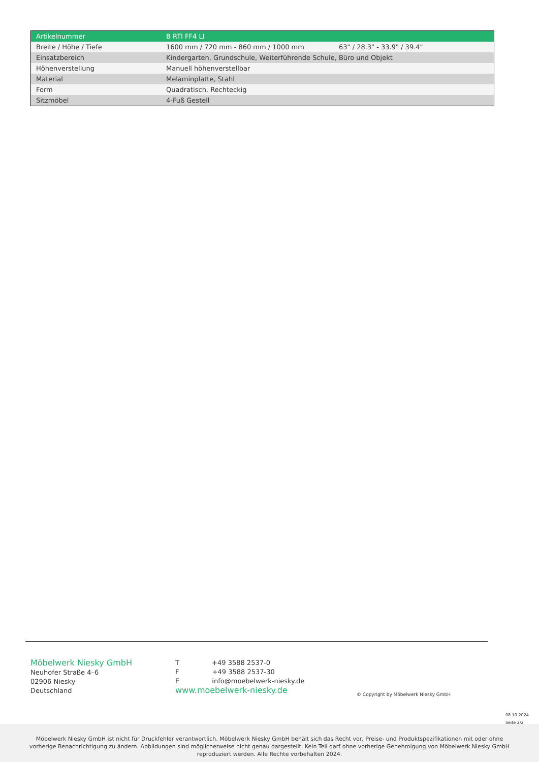| Artikelnummer | B RTI FF4 LI | |
| Breite / Höhe / Tiefe | 1600 mm / 720 mm - 860 mm / 1000 mm | 63" / 28.3" - 33.9" / 39.4" |
| Einsatzbereich | Kindergarten, Grundschule, Weiterführende Schule, Büro und Objekt | |
| Höhenverstellung | Manuell höhenverstellbar | |
| Material | Melaminplatte, Stahl | |
| Form | Quadratisch, Rechteckig | |
| Sitzmöbel | 4-Fuß Gestell | |
Möbelwerk Niesky GmbH
Neuhofer Straße 4–6
02906 Niesky
Deutschland
T +49 3588 2537-0
F +49 3588 2537-30
E info@moebelwerk-niesky.de
www.moebelwerk-niesky.de
© Copyright by Möbelwerk Niesky GmbH
08.10.2024
Seite 2/2
Möbelwerk Niesky GmbH ist nicht für Druckfehler verantwortlich. Möbelwerk Niesky GmbH behält sich das Recht vor, Preise- und Produktspezifikationen mit oder ohne
vorherige Benachrichtigung zu ändern. Abbildungen sind möglicherweise nicht genau dargestellt. Kein Teil darf ohne vorherige Genehmigung von Möbelwerk Niesky GmbH
reproduziert werden. Alle Rechte vorbehalten 2024.